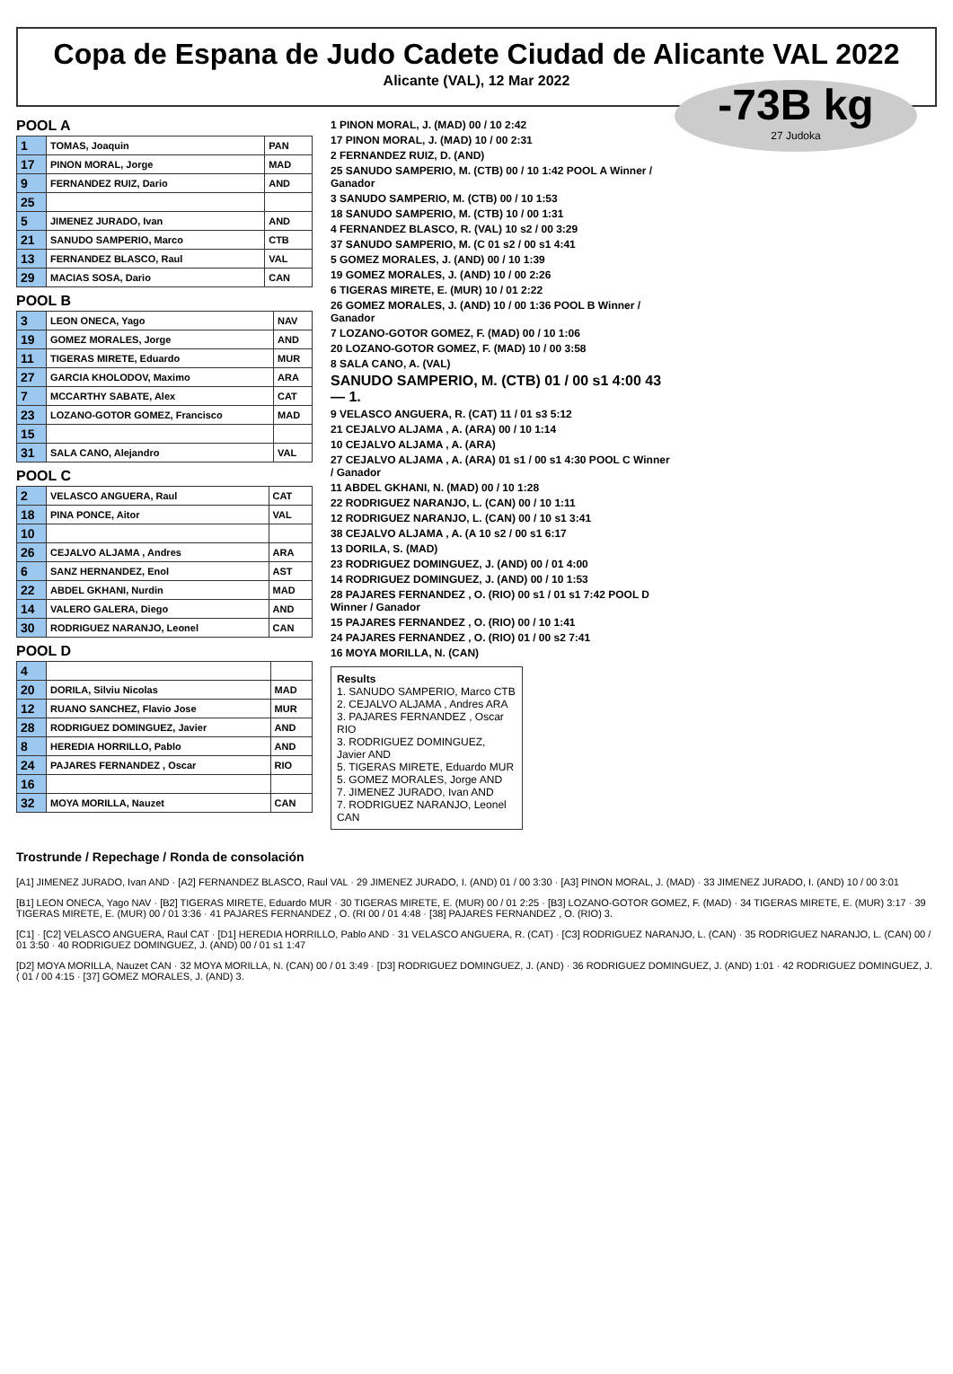Copa de Espana de Judo Cadete Ciudad de Alicante VAL 2022
Alicante (VAL), 12 Mar 2022
-73B kg
27 Judoka
POOL A
| 1 | TOMAS, Joaquin | PAN |
| 17 | PINON MORAL, Jorge | MAD |
| 9 | FERNANDEZ RUIZ, Dario | AND |
| 25 | | |
| 5 | JIMENEZ JURADO, Ivan | AND |
| 21 | SANUDO SAMPERIO, Marco | CTB |
| 13 | FERNANDEZ BLASCO, Raul | VAL |
| 29 | MACIAS SOSA, Dario | CAN |
POOL B
| 3 | LEON ONECA, Yago | NAV |
| 19 | GOMEZ MORALES, Jorge | AND |
| 11 | TIGERAS MIRETE, Eduardo | MUR |
| 27 | GARCIA KHOLODOV, Maximo | ARA |
| 7 | MCCARTHY SABATE, Alex | CAT |
| 23 | LOZANO-GOTOR GOMEZ, Francisco | MAD |
| 15 | | |
| 31 | SALA CANO, Alejandro | VAL |
POOL C
| 2 | VELASCO ANGUERA, Raul | CAT |
| 18 | PINA PONCE, Aitor | VAL |
| 10 | | |
| 26 | CEJALVO ALJAMA , Andres | ARA |
| 6 | SANZ HERNANDEZ, Enol | AST |
| 22 | ABDEL GKHANI, Nurdin | MAD |
| 14 | VALERO GALERA, Diego | AND |
| 30 | RODRIGUEZ NARANJO, Leonel | CAN |
POOL D
| 4 | | |
| 20 | DORILA, Silviu Nicolas | MAD |
| 12 | RUANO SANCHEZ, Flavio Jose | MUR |
| 28 | RODRIGUEZ DOMINGUEZ, Javier | AND |
| 8 | HEREDIA HORRILLO, Pablo | AND |
| 24 | PAJARES FERNANDEZ , Oscar | RIO |
| 16 | | |
| 32 | MOYA MORILLA, Nauzet | CAN |
1 PINON MORAL, J. (MAD) 00 / 10 2:42
17 PINON MORAL, J. (MAD) 10 / 00 2:31
2 FERNANDEZ RUIZ, D. (AND)
25 SANUDO SAMPERIO, M. (CTB) 00 / 10 1:42 POOL A Winner / Ganador
3 SANUDO SAMPERIO, M. (CTB) 00 / 10 1:53
18 SANUDO SAMPERIO, M. (CTB) 10 / 00 1:31
4 FERNANDEZ BLASCO, R. (VAL) 10 s2 / 00 3:29
37 SANUDO SAMPERIO, M. (C 01 s2 / 00 s1 4:41
5 GOMEZ MORALES, J. (AND) 00 / 10 1:39
19 GOMEZ MORALES, J. (AND) 10 / 00 2:26
6 TIGERAS MIRETE, E. (MUR) 10 / 01 2:22
26 GOMEZ MORALES, J. (AND) 10 / 00 1:36 POOL B Winner / Ganador
7 LOZANO-GOTOR GOMEZ, F. (MAD) 00 / 10 1:06
20 LOZANO-GOTOR GOMEZ, F. (MAD) 10 / 00 3:58
8 SALA CANO, A. (VAL)
SANUDO SAMPERIO, M. (CTB) 01 / 00 s1 4:00 43 — 1.
9 VELASCO ANGUERA, R. (CAT) 11 / 01 s3 5:12
21 CEJALVO ALJAMA , A. (ARA) 00 / 10 1:14
10 CEJALVO ALJAMA , A. (ARA)
27 CEJALVO ALJAMA , A. (ARA) 01 s1 / 00 s1 4:30 POOL C Winner / Ganador
11 ABDEL GKHANI, N. (MAD) 00 / 10 1:28
22 RODRIGUEZ NARANJO, L. (CAN) 00 / 10 1:11
12 RODRIGUEZ NARANJO, L. (CAN) 00 / 10 s1 3:41
38 CEJALVO ALJAMA , A. (A 10 s2 / 00 s1 6:17
13 DORILA, S. (MAD)
23 RODRIGUEZ DOMINGUEZ, J. (AND) 00 / 01 4:00
14 RODRIGUEZ DOMINGUEZ, J. (AND) 00 / 10 1:53
28 PAJARES FERNANDEZ , O. (RIO) 00 s1 / 01 s1 7:42 POOL D Winner / Ganador
15 PAJARES FERNANDEZ , O. (RIO) 00 / 10 1:41
24 PAJARES FERNANDEZ , O. (RIO) 01 / 00 s2 7:41
16 MOYA MORILLA, N. (CAN)
Results
1. SANUDO SAMPERIO, Marco CTB
2. CEJALVO ALJAMA , Andres ARA
3. PAJARES FERNANDEZ , Oscar RIO
3. RODRIGUEZ DOMINGUEZ, Javier AND
5. TIGERAS MIRETE, Eduardo MUR
5. GOMEZ MORALES, Jorge AND
7. JIMENEZ JURADO, Ivan AND
7. RODRIGUEZ NARANJO, Leonel CAN
Trostrunde / Repechage / Ronda de consolación
[A1] JIMENEZ JURADO, Ivan AND · [A2] FERNANDEZ BLASCO, Raul VAL · 29 JIMENEZ JURADO, I. (AND) 01 / 00 3:30 · [A3] PINON MORAL, J. (MAD) · 33 JIMENEZ JURADO, I. (AND) 10 / 00 3:01
[B1] LEON ONECA, Yago NAV · [B2] TIGERAS MIRETE, Eduardo MUR · 30 TIGERAS MIRETE, E. (MUR) 00 / 01 2:25 · [B3] LOZANO-GOTOR GOMEZ, F. (MAD) · 34 TIGERAS MIRETE, E. (MUR) 3:17 · 39 TIGERAS MIRETE, E. (MUR) 00 / 01 3:36 · 41 PAJARES FERNANDEZ , O. (RI 00 / 01 4:48 · [38] PAJARES FERNANDEZ , O. (RIO) 3.
[C1] · [C2] VELASCO ANGUERA, Raul CAT · [D1] HEREDIA HORRILLO, Pablo AND · 31 VELASCO ANGUERA, R. (CAT) · [C3] RODRIGUEZ NARANJO, L. (CAN) · 35 RODRIGUEZ NARANJO, L. (CAN) 00 / 01 3:50 · 40 RODRIGUEZ DOMINGUEZ, J. (AND) 00 / 01 s1 1:47
[D2] MOYA MORILLA, Nauzet CAN · 32 MOYA MORILLA, N. (CAN) 00 / 01 3:49 · [D3] RODRIGUEZ DOMINGUEZ, J. (AND) · 36 RODRIGUEZ DOMINGUEZ, J. (AND) 1:01 · 42 RODRIGUEZ DOMINGUEZ, J. ( 01 / 00 4:15 · [37] GOMEZ MORALES, J. (AND) 3.